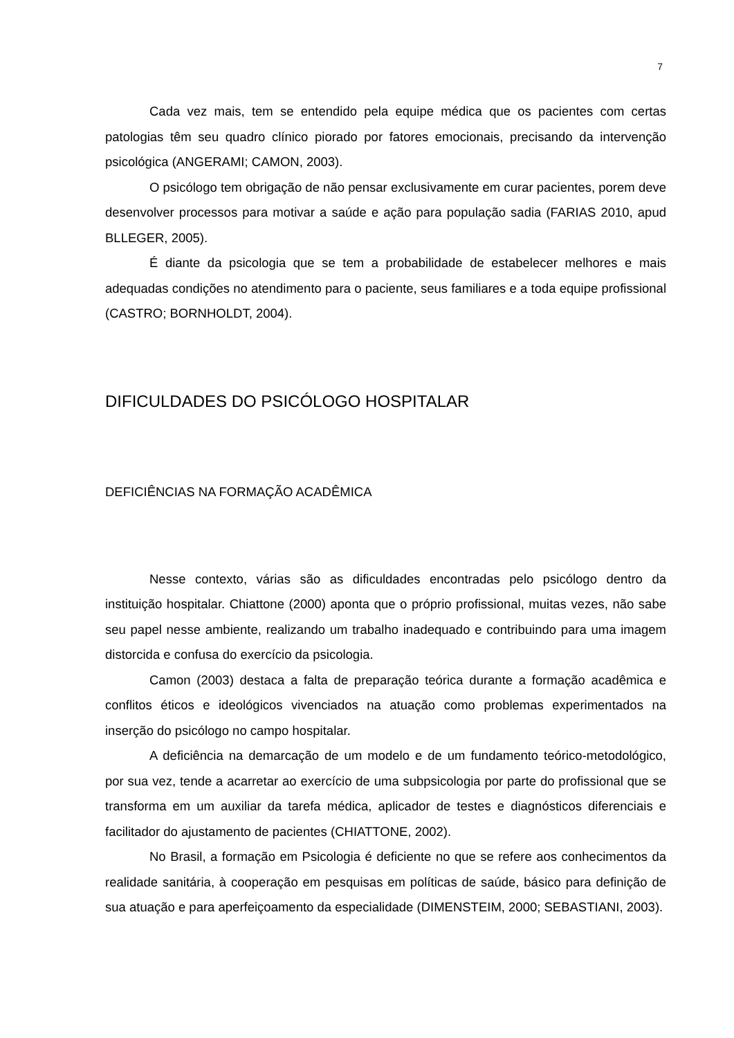7
Cada vez mais, tem se entendido pela equipe médica que os pacientes com certas patologias têm seu quadro clínico piorado por fatores emocionais, precisando da intervenção psicológica (ANGERAMI; CAMON, 2003).
O psicólogo tem obrigação de não pensar exclusivamente em curar pacientes, porem deve desenvolver processos para motivar a saúde e ação para população sadia (FARIAS 2010, apud BLLEGER, 2005).
É diante da psicologia que se tem a probabilidade de estabelecer melhores e mais adequadas condições no atendimento para o paciente, seus familiares e a toda equipe profissional (CASTRO; BORNHOLDT, 2004).
DIFICULDADES DO PSICÓLOGO HOSPITALAR
DEFICIÊNCIAS NA FORMAÇÃO ACADÊMICA
Nesse contexto, várias são as dificuldades encontradas pelo psicólogo dentro da instituição hospitalar. Chiattone (2000) aponta que o próprio profissional, muitas vezes, não sabe seu papel nesse ambiente, realizando um trabalho inadequado e contribuindo para uma imagem distorcida e confusa do exercício da psicologia.
Camon (2003) destaca a falta de preparação teórica durante a formação acadêmica e conflitos éticos e ideológicos vivenciados na atuação como problemas experimentados na inserção do psicólogo no campo hospitalar.
A deficiência na demarcação de um modelo e de um fundamento teórico-metodológico, por sua vez, tende a acarretar ao exercício de uma subpsicologia por parte do profissional que se transforma em um auxiliar da tarefa médica, aplicador de testes e diagnósticos diferenciais e facilitador do ajustamento de pacientes (CHIATTONE, 2002).
No Brasil, a formação em Psicologia é deficiente no que se refere aos conhecimentos da realidade sanitária, à cooperação em pesquisas em políticas de saúde, básico para definição de sua atuação e para aperfeiçoamento da especialidade (DIMENSTEIM, 2000; SEBASTIANI, 2003).